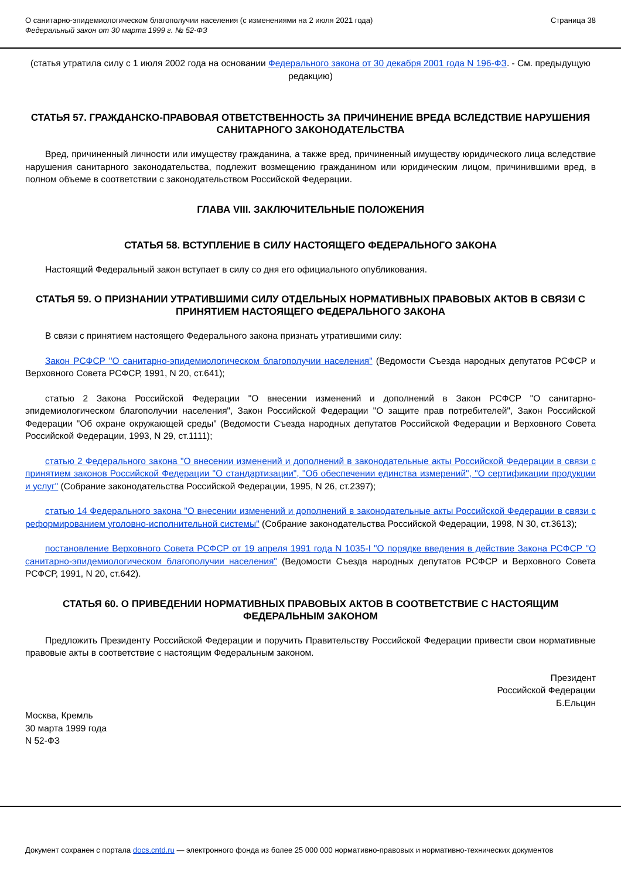О санитарно-эпидемиологическом благополучии населения (с изменениями на 2 июля 2021 года)
Федеральный закон от 30 марта 1999 г. № 52-ФЗ
Страница 38
(статья утратила силу с 1 июля 2002 года на основании Федерального закона от 30 декабря 2001 года N 196-ФЗ. - См. предыдущую редакцию)
СТАТЬЯ 57. ГРАЖДАНСКО-ПРАВОВАЯ ОТВЕТСТВЕННОСТЬ ЗА ПРИЧИНЕНИЕ ВРЕДА ВСЛЕДСТВИЕ НАРУШЕНИЯ САНИТАРНОГО ЗАКОНОДАТЕЛЬСТВА
Вред, причиненный личности или имуществу гражданина, а также вред, причиненный имуществу юридического лица вследствие нарушения санитарного законодательства, подлежит возмещению гражданином или юридическим лицом, причинившими вред, в полном объеме в соответствии с законодательством Российской Федерации.
ГЛАВА VIII. ЗАКЛЮЧИТЕЛЬНЫЕ ПОЛОЖЕНИЯ
СТАТЬЯ 58. ВСТУПЛЕНИЕ В СИЛУ НАСТОЯЩЕГО ФЕДЕРАЛЬНОГО ЗАКОНА
Настоящий Федеральный закон вступает в силу со дня его официального опубликования.
СТАТЬЯ 59. О ПРИЗНАНИИ УТРАТИВШИМИ СИЛУ ОТДЕЛЬНЫХ НОРМАТИВНЫХ ПРАВОВЫХ АКТОВ В СВЯЗИ С ПРИНЯТИЕМ НАСТОЯЩЕГО ФЕДЕРАЛЬНОГО ЗАКОНА
В связи с принятием настоящего Федерального закона признать утратившими силу:
Закон РСФСР "О санитарно-эпидемиологическом благополучии населения" (Ведомости Съезда народных депутатов РСФСР и Верховного Совета РСФСР, 1991, N 20, ст.641);
статью 2 Закона Российской Федерации "О внесении изменений и дополнений в Закон РСФСР "О санитарно-эпидемиологическом благополучии населения", Закон Российской Федерации "О защите прав потребителей", Закон Российской Федерации "Об охране окружающей среды" (Ведомости Съезда народных депутатов Российской Федерации и Верховного Совета Российской Федерации, 1993, N 29, ст.1111);
статью 2 Федерального закона "О внесении изменений и дополнений в законодательные акты Российской Федерации в связи с принятием законов Российской Федерации "О стандартизации", "Об обеспечении единства измерений", "О сертификации продукции и услуг" (Собрание законодательства Российской Федерации, 1995, N 26, ст.2397);
статью 14 Федерального закона "О внесении изменений и дополнений в законодательные акты Российской Федерации в связи с реформированием уголовно-исполнительной системы" (Собрание законодательства Российской Федерации, 1998, N 30, ст.3613);
постановление Верховного Совета РСФСР от 19 апреля 1991 года N 1035-I "О порядке введения в действие Закона РСФСР "О санитарно-эпидемиологическом благополучии населения" (Ведомости Съезда народных депутатов РСФСР и Верховного Совета РСФСР, 1991, N 20, ст.642).
СТАТЬЯ 60. О ПРИВЕДЕНИИ НОРМАТИВНЫХ ПРАВОВЫХ АКТОВ В СООТВЕТСТВИЕ С НАСТОЯЩИМ ФЕДЕРАЛЬНЫМ ЗАКОНОМ
Предложить Президенту Российской Федерации и поручить Правительству Российской Федерации привести свои нормативные правовые акты в соответствие с настоящим Федеральным законом.
Президент
Российской Федерации
Б.Ельцин
Москва, Кремль
30 марта 1999 года
N 52-ФЗ
Документ сохранен с портала docs.cntd.ru — электронного фонда из более 25 000 000 нормативно-правовых и нормативно-технических документов